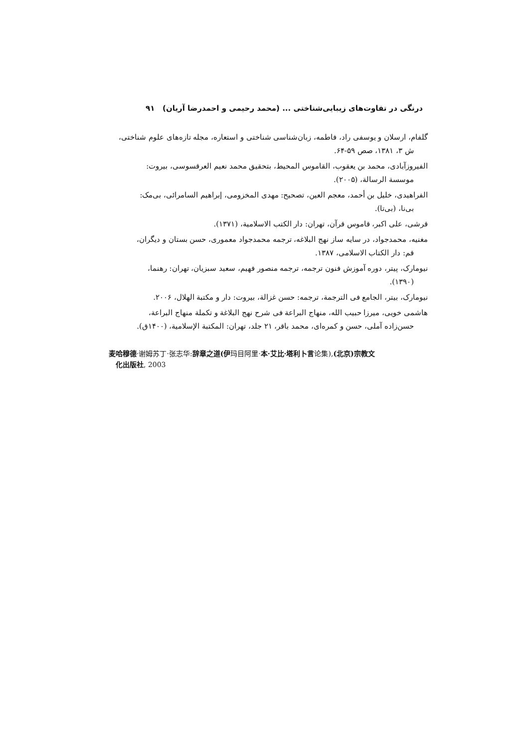درنگی در تفاوت‌های زیبایی‌شناختی ... (محمد رحیمی و احمدرضا آریان) ۹۱
گلفام، ارسلان و یوسفی راد، فاطمه، زبان‌شناسی شناختی و استعاره، مجله تازه‌های علوم شناختی،
ش ۳، ۱۳۸۱، صص ۵۹-۶۴.
الفیروزآبادی، محمد بن یعقوب، القاموس المحیط، بتحقیق محمد نعیم العرقسوسی، بیروت:
موسسة الرسالة، (۲۰۰۵).
الفراهیدی، خلیل بن أحمد، معجم العین، تصحیح: مهدی المخزومی، إبراهیم السامرائی، بی‌مک:
بی‌نا، (بی‌تا).
قرشی، علی اکبر، قاموس قرآن، تهران: دار الکتب الاسلامیة، (۱۳۷۱).
مغنیه، محمدجواد، در سایه ساز نهج البلاغه، ترجمه محمدجواد معموری، حسن بستان و دیگران،
قم: دار الکتاب الاسلامی، ۱۳۸۷.
نیومارک، پیتر، دوره آموزش فنون ترجمه، ترجمه منصور فهیم، سعید سبزیان، تهران: رهنما،
(۱۳۹۰).
نیومارک، بیتر، الجامع فی الترجمة، ترجمه: حسن غزالة، بیروت: دار و مکتبة الهلال، ۲۰۰۶.
هاشمی خویی، میرزا حبیب الله، منهاج البراعة فی شرح نهج البلاغة و تکملة منهاج البراعة،
حسن‌زاده آملی، حسن و کمره‌ای، محمد باقر، ۲۱ جلد، تهران: المکتبة الإسلامیة، (۱۴۰۰ق).
麦哈穆德·谢姆苏丁·张志华:辞章之道(伊玛目阿里·本·艾比·塔利卜言论集),(北京)宗教文
化出版社, 2003